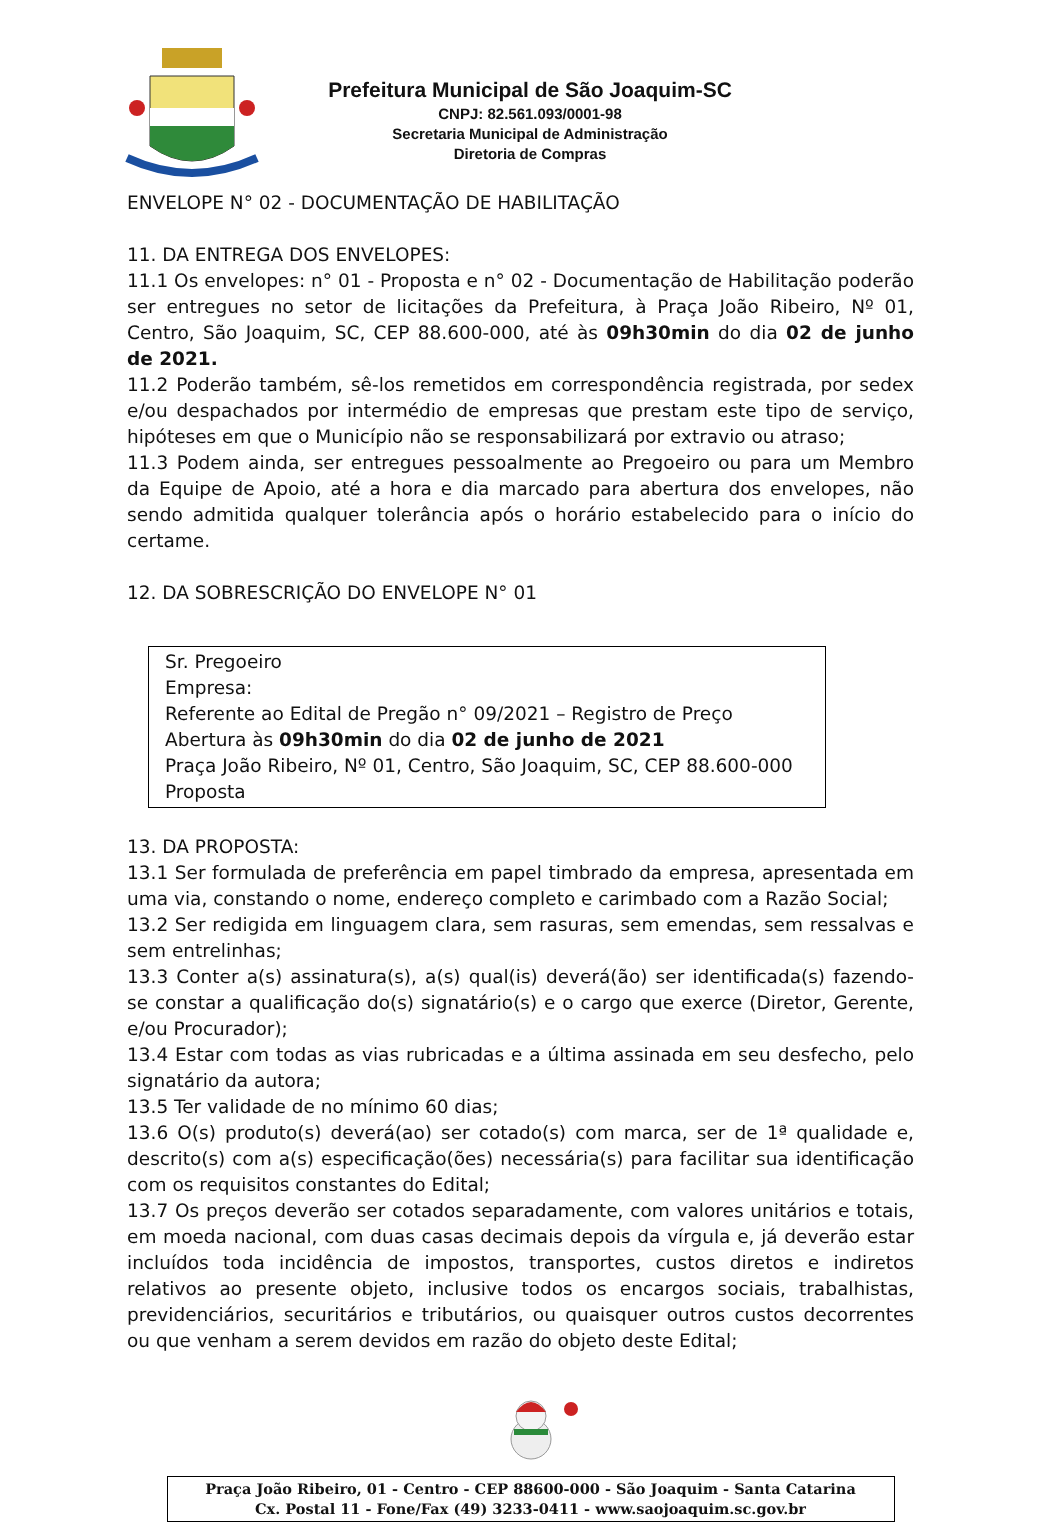Prefeitura Municipal de São Joaquim-SC
CNPJ: 82.561.093/0001-98
Secretaria Municipal de Administração
Diretoria de Compras
ENVELOPE N° 02 - DOCUMENTAÇÃO DE HABILITAÇÃO
11. DA ENTREGA DOS ENVELOPES:
11.1 Os envelopes: n° 01 - Proposta e n° 02 - Documentação de Habilitação poderão ser entregues no setor de licitações da Prefeitura, à Praça João Ribeiro, Nº 01, Centro, São Joaquim, SC, CEP 88.600-000, até às 09h30min do dia 02 de junho de 2021.
11.2 Poderão também, sê-los remetidos em correspondência registrada, por sedex e/ou despachados por intermédio de empresas que prestam este tipo de serviço, hipóteses em que o Município não se responsabilizará por extravio ou atraso;
11.3 Podem ainda, ser entregues pessoalmente ao Pregoeiro ou para um Membro da Equipe de Apoio, até a hora e dia marcado para abertura dos envelopes, não sendo admitida qualquer tolerância após o horário estabelecido para o início do certame.
12. DA SOBRESCRIÇÃO DO ENVELOPE N° 01
Sr. Pregoeiro
Empresa:
Referente ao Edital de Pregão n° 09/2021 – Registro de Preço
Abertura às 09h30min do dia 02 de junho de 2021
Praça João Ribeiro, Nº 01, Centro, São Joaquim, SC, CEP 88.600-000
Proposta
13. DA PROPOSTA:
13.1 Ser formulada de preferência em papel timbrado da empresa, apresentada em uma via, constando o nome, endereço completo e carimbado com a Razão Social;
13.2 Ser redigida em linguagem clara, sem rasuras, sem emendas, sem ressalvas e sem entrelinhas;
13.3 Conter a(s) assinatura(s), a(s) qual(is) deverá(ão) ser identificada(s) fazendo-se constar a qualificação do(s) signatário(s) e o cargo que exerce (Diretor, Gerente, e/ou Procurador);
13.4 Estar com todas as vias rubricadas e a última assinada em seu desfecho, pelo signatário da autora;
13.5 Ter validade de no mínimo 60 dias;
13.6 O(s) produto(s) deverá(ao) ser cotado(s) com marca, ser de 1ª qualidade e, descrito(s) com a(s) especificação(ões) necessária(s) para facilitar sua identificação com os requisitos constantes do Edital;
13.7 Os preços deverão ser cotados separadamente, com valores unitários e totais, em moeda nacional, com duas casas decimais depois da vírgula e, já deverão estar incluídos toda incidência de impostos, transportes, custos diretos e indiretos relativos ao presente objeto, inclusive todos os encargos sociais, trabalhistas, previdenciários, securitários e tributários, ou quaisquer outros custos decorrentes ou que venham a serem devidos em razão do objeto deste Edital;
Praça João Ribeiro, 01 - Centro - CEP 88600-000 - São Joaquim - Santa Catarina
Cx. Postal 11 - Fone/Fax (49) 3233-0411 - www.saojoaquim.sc.gov.br